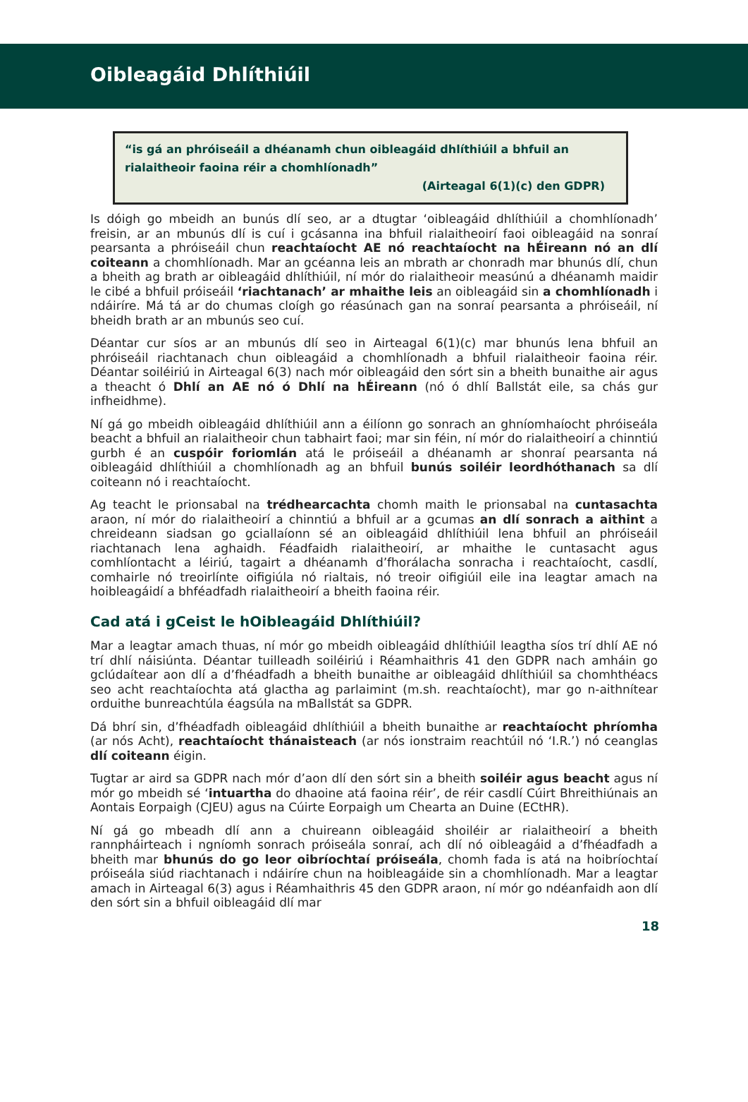Oibleagáid Dhlíthiúil
“is gá an phróiseáil a dhéanamh chun oibleagáid dhlíthiúil a bhfuil an rialaitheoir faoina réir a chomhlíonadh”
(Airteagal 6(1)(c) den GDPR)
Is dóigh go mbeidh an bunús dlí seo, ar a dtugtar ‘oibleagáid dhlíthiúil a chomhlíonadh’ freisin, ar an mbunús dlí is cuí i gcásanna ina bhfuil rialaitheoirí faoi oibleagáid na sonraí pearsanta a phróiseáil chun reachtaíocht AE nó reachtaíocht na hÉireann nó an dlí coiteann a chomhlíonadh. Mar an gcéanna leis an mbrath ar chonradh mar bhunús dlí, chun a bheith ag brath ar oibleagáid dhlíthiúil, ní mór do rialaitheoir measúnú a dhéanamh maidir le cibé a bhfuil próiseáil ‘riachtanach’ ar mhaithe leis an oibleagáid sin a chomhlíonadh i ndáiríre. Má tá ar do chumas cloígh go réasúnach gan na sonraí pearsanta a phróiseáil, ní bheidh brath ar an mbunús seo cuí.
Déantar cur síos ar an mbunús dlí seo in Airteagal 6(1)(c) mar bhunús lena bhfuil an phróiseáil riachtanach chun oibleagáid a chomhlíonadh a bhfuil rialaitheoir faoina réir. Déantar soiléiriú in Airteagal 6(3) nach mór oibleagáid den sórt sin a bheith bunaithe air agus a theacht ó Dhlí an AE nó ó Dhlí na hÉireann (nó ó dhlí Ballstát eile, sa chás gur infheidhme).
Ní gá go mbeidh oibleagáid dhlíthiúil ann a éilíonn go sonrach an ghníomhaíocht phróiseála beacht a bhfuil an rialaitheoir chun tabhairt faoi; mar sin féin, ní mór do rialaitheoirí a chinntiú gurbh é an cuspóir foriomlán atá le próiseáil a dhéanamh ar shonraí pearsanta ná oibleagáid dhlíthiúil a chomhlíonadh ag an bhfuil bunús soiléir leordhóthanach sa dlí coiteann nó i reachtaíocht.
Ag teacht le prionsabal na trédhearcachta chomh maith le prionsabal na cuntasachta araon, ní mór do rialaitheoirí a chinntiú a bhfuil ar a gcumas an dlí sonrach a aithint a chreideann siadsan go gciallaíonn sé an oibleagáid dhlíthiúil lena bhfuil an phróiseáil riachtanach lena aghaidh. Féadfaidh rialaitheoirí, ar mhaithe le cuntasacht agus comhlíontacht a léiriú, tagairt a dhéanamh d’fhorálacha sonracha i reachtaíocht, casdlí, comhairle nó treoirlínte oifigiúla nó rialtais, nó treoir oifigiúil eile ina leagtar amach na hoibleagáidí a bhféadfadh rialaitheoirí a bheith faoina réir.
Cad atá i gCeist le hOibleagáid Dhlíthiúil?
Mar a leagtar amach thuas, ní mór go mbeidh oibleagáid dhlíthiúil leagtha síos trí dhlí AE nó trí dhlí náisiúnta. Déantar tuilleadh soiléiriú i Réamhaithris 41 den GDPR nach amháin go gclúdaítear aon dlí a d’fhéadfadh a bheith bunaithe ar oibleagáid dhlíthiúil sa chomhthéacs seo acht reachtaíochta atá glactha ag parlaimint (m.sh. reachtaíocht), mar go n-aithnítear orduithe bunreachtúla éagsúla na mBallstát sa GDPR.
Dá bhrí sin, d’fhéadfadh oibleagáid dhlíthiúil a bheith bunaithe ar reachtaíocht phríomha (ar nós Acht), reachtaíocht thánaisteach (ar nós ionstraim reachtúil nó ‘I.R.’) nó ceanglas dlí coiteann éigin.
Tugtar ar aird sa GDPR nach mór d’aon dlí den sórt sin a bheith soiléir agus beacht agus ní mór go mbeidh sé ‘intuartha do dhaoine atá faoina réir’, de réir casdlí Cúirt Bhreithiúnais an Aontais Eorpaigh (CJEU) agus na Cúirte Eorpaigh um Chearta an Duine (ECtHR).
Ní gá go mbeadh dlí ann a chuireann oibleagáid shoiléir ar rialaitheoirí a bheith rannpháirteach i ngníomh sonrach próiseála sonraí, ach dlí nó oibleagáid a d’fhéadfadh a bheith mar bhunús do go leor oibríochtaí próiseála, chomh fada is atá na hoibríochtaí próiseála siúd riachtanach i ndáiríre chun na hoibleagáide sin a chomhlíonadh. Mar a leagtar amach in Airteagal 6(3) agus i Réamhaithris 45 den GDPR araon, ní mór go ndéanfaidh aon dlí den sórt sin a bhfuil oibleagáid dlí mar
18